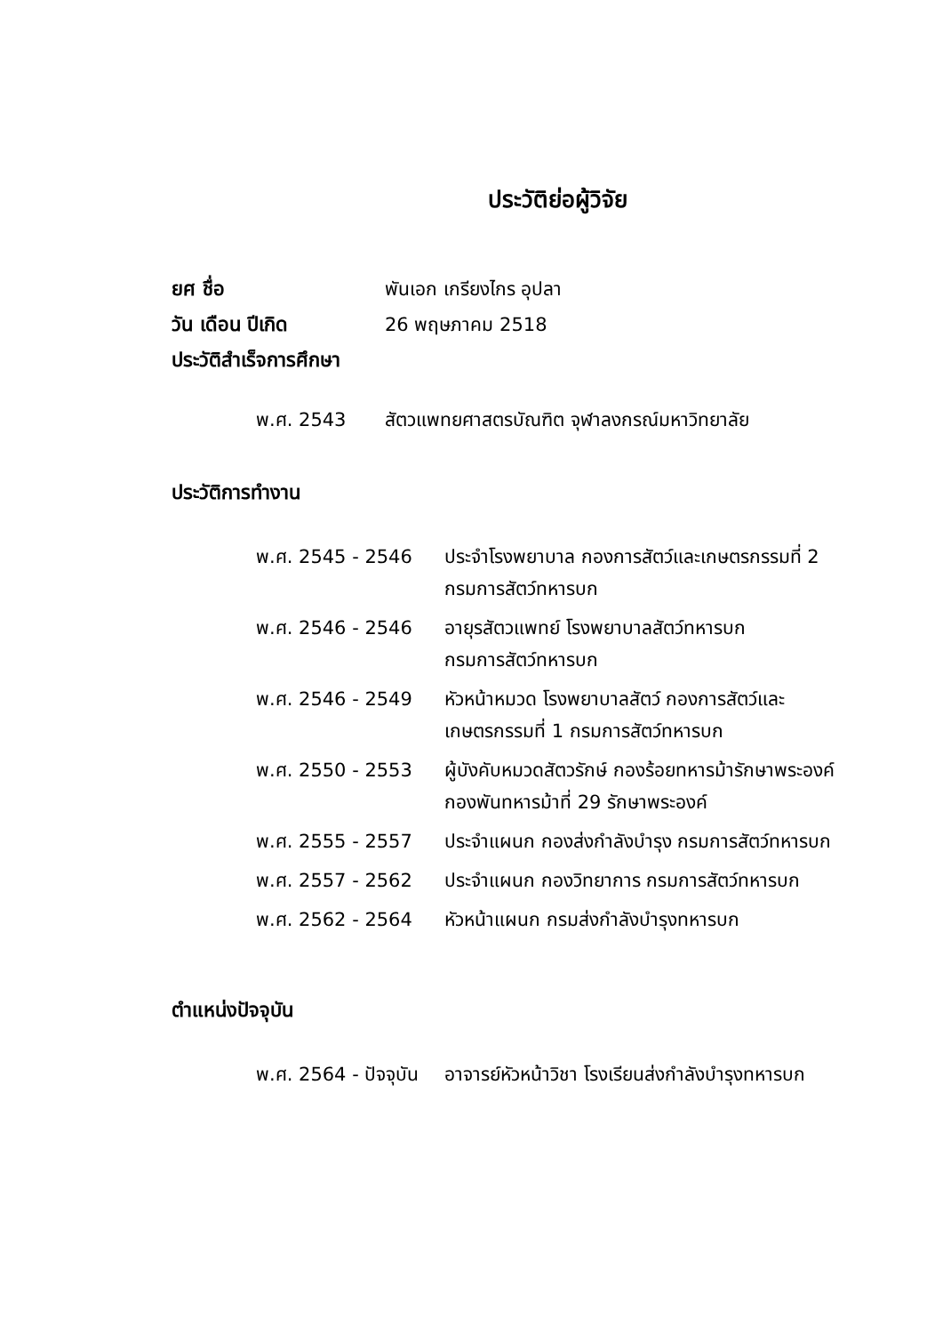ประวัติย่อผู้วิจัย
ยศ ชื่อ พันเอก เกรียงไกร อุปลา
วัน เดือน ปีเกิด 26 พฤษภาคม 2518
ประวัติสำเร็จการศึกษา
| พ.ศ. 2543 | สัตวแพทยศาสตรบัณฑิต จุฬาลงกรณ์มหาวิทยาลัย |
ประวัติการทำงาน
| พ.ศ. 2545 - 2546 | ประจำโรงพยาบาล กองการสัตว์และเกษตรกรรมที่ 2 กรมการสัตว์ทหารบก |
| พ.ศ. 2546 - 2546 | อายุรสัตวแพทย์ โรงพยาบาลสัตว์ทหารบก กรมการสัตว์ทหารบก |
| พ.ศ. 2546 - 2549 | หัวหน้าหมวด โรงพยาบาลสัตว์ กองการสัตว์และ เกษตรกรรมที่ 1 กรมการสัตว์ทหารบก |
| พ.ศ. 2550 - 2553 | ผู้บังคับหมวดสัตวรักษ์ กองร้อยทหารม้ารักษาพระองค์ กองพันทหารม้าที่ 29 รักษาพระองค์ |
| พ.ศ. 2555 - 2557 | ประจำแผนก กองส่งกำลังบำรุง กรมการสัตว์ทหารบก |
| พ.ศ. 2557 - 2562 | ประจำแผนก กองวิทยาการ กรมการสัตว์ทหารบก |
| พ.ศ. 2562 - 2564 | หัวหน้าแผนก กรมส่งกำลังบำรุงทหารบก |
ตำแหน่งปัจจุบัน
| พ.ศ. 2564 - ปัจจุบัน | อาจารย์หัวหน้าวิชา โรงเรียนส่งกำลังบำรุงทหารบก |